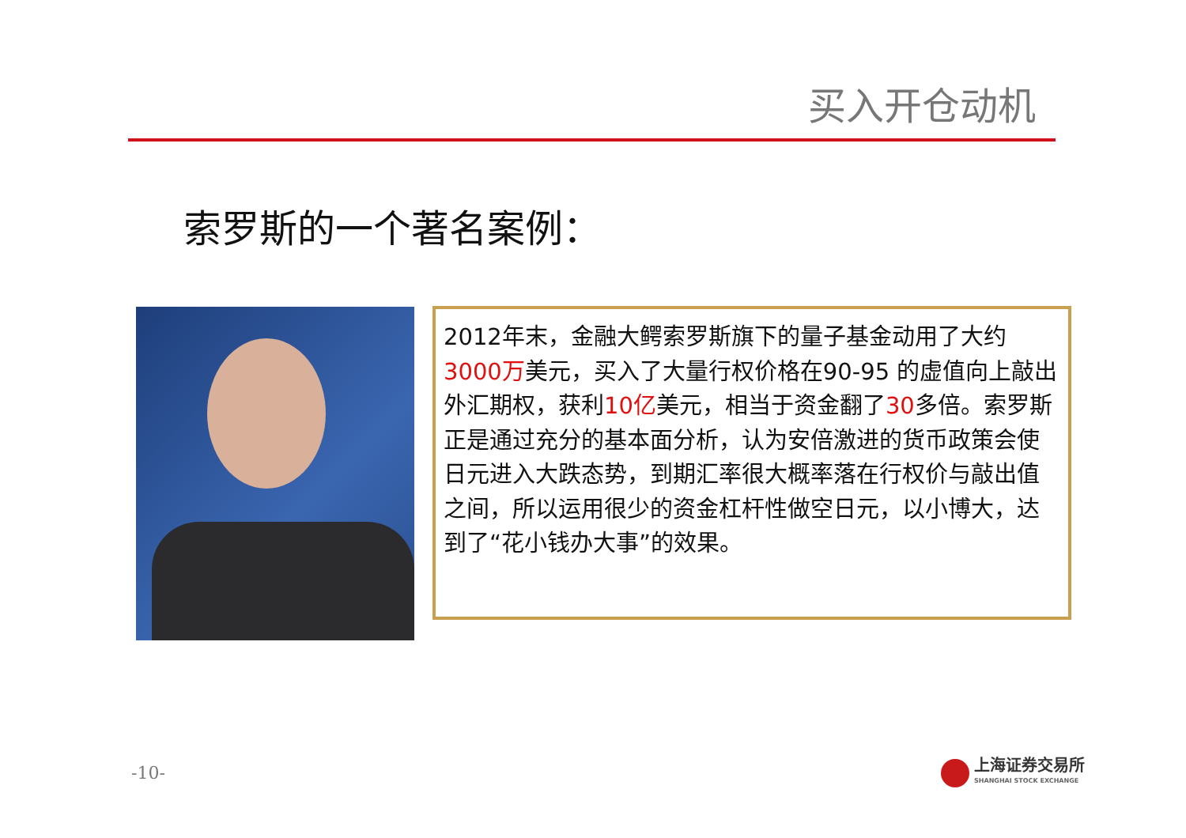买入开仓动机
索罗斯的一个著名案例：
2012年末，金融大鳄索罗斯旗下的量子基金动用了大约3000万美元，买入了大量行权价格在90-95 的虚值向上敲出外汇期权，获利10亿美元，相当于资金翻了30多倍。索罗斯正是通过充分的基本面分析，认为安倍激进的货币政策会使日元进入大跌态势，到期汇率很大概率落在行权价与敲出值之间，所以运用很少的资金杠杆性做空日元，以小博大，达到了“花小钱办大事”的效果。
-10-
上海证券交易所
SHANGHAI STOCK EXCHANGE